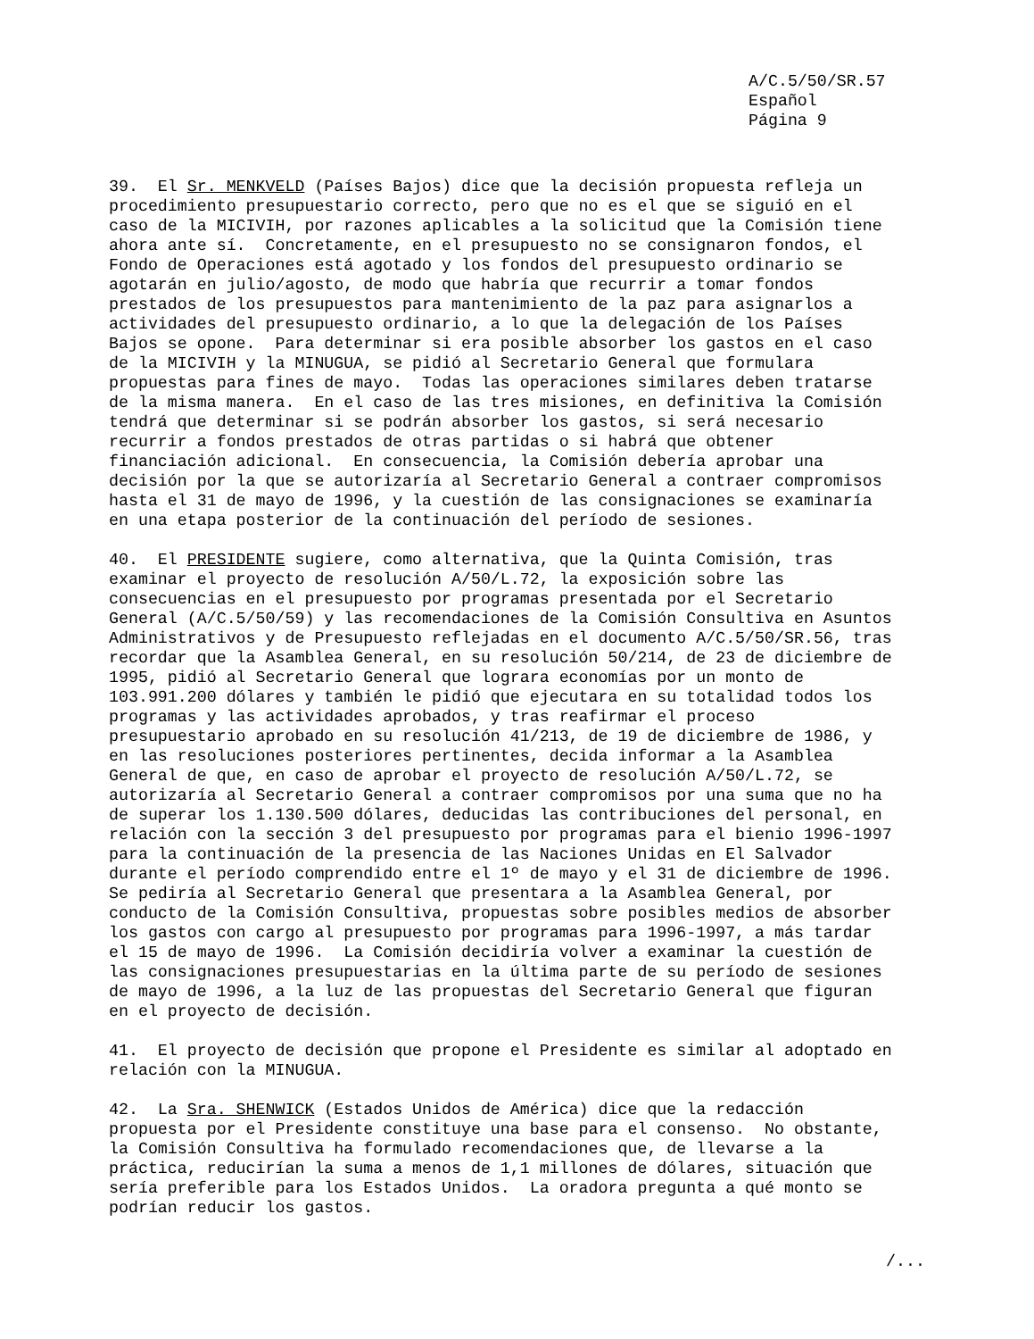A/C.5/50/SR.57 Español Página 9
39. El Sr. MENKVELD (Países Bajos) dice que la decisión propuesta refleja un procedimiento presupuestario correcto, pero que no es el que se siguió en el caso de la MICIVIH, por razones aplicables a la solicitud que la Comisión tiene ahora ante sí. Concretamente, en el presupuesto no se consignaron fondos, el Fondo de Operaciones está agotado y los fondos del presupuesto ordinario se agotarán en julio/agosto, de modo que habría que recurrir a tomar fondos prestados de los presupuestos para mantenimiento de la paz para asignarlos a actividades del presupuesto ordinario, a lo que la delegación de los Países Bajos se opone. Para determinar si era posible absorber los gastos en el caso de la MICIVIH y la MINUGUA, se pidió al Secretario General que formulara propuestas para fines de mayo. Todas las operaciones similares deben tratarse de la misma manera. En el caso de las tres misiones, en definitiva la Comisión tendrá que determinar si se podrán absorber los gastos, si será necesario recurrir a fondos prestados de otras partidas o si habrá que obtener financiación adicional. En consecuencia, la Comisión debería aprobar una decisión por la que se autorizaría al Secretario General a contraer compromisos hasta el 31 de mayo de 1996, y la cuestión de las consignaciones se examinaría en una etapa posterior de la continuación del período de sesiones.
40. El PRESIDENTE sugiere, como alternativa, que la Quinta Comisión, tras examinar el proyecto de resolución A/50/L.72, la exposición sobre las consecuencias en el presupuesto por programas presentada por el Secretario General (A/C.5/50/59) y las recomendaciones de la Comisión Consultiva en Asuntos Administrativos y de Presupuesto reflejadas en el documento A/C.5/50/SR.56, tras recordar que la Asamblea General, en su resolución 50/214, de 23 de diciembre de 1995, pidió al Secretario General que lograra economías por un monto de 103.991.200 dólares y también le pidió que ejecutara en su totalidad todos los programas y las actividades aprobados, y tras reafirmar el proceso presupuestario aprobado en su resolución 41/213, de 19 de diciembre de 1986, y en las resoluciones posteriores pertinentes, decida informar a la Asamblea General de que, en caso de aprobar el proyecto de resolución A/50/L.72, se autorizaría al Secretario General a contraer compromisos por una suma que no ha de superar los 1.130.500 dólares, deducidas las contribuciones del personal, en relación con la sección 3 del presupuesto por programas para el bienio 1996-1997 para la continuación de la presencia de las Naciones Unidas en El Salvador durante el período comprendido entre el 1º de mayo y el 31 de diciembre de 1996. Se pediría al Secretario General que presentara a la Asamblea General, por conducto de la Comisión Consultiva, propuestas sobre posibles medios de absorber los gastos con cargo al presupuesto por programas para 1996-1997, a más tardar el 15 de mayo de 1996. La Comisión decidiría volver a examinar la cuestión de las consignaciones presupuestarias en la última parte de su período de sesiones de mayo de 1996, a la luz de las propuestas del Secretario General que figuran en el proyecto de decisión.
41. El proyecto de decisión que propone el Presidente es similar al adoptado en relación con la MINUGUA.
42. La Sra. SHENWICK (Estados Unidos de América) dice que la redacción propuesta por el Presidente constituye una base para el consenso. No obstante, la Comisión Consultiva ha formulado recomendaciones que, de llevarse a la práctica, reducirían la suma a menos de 1,1 millones de dólares, situación que sería preferible para los Estados Unidos. La oradora pregunta a qué monto se podrían reducir los gastos.
/...